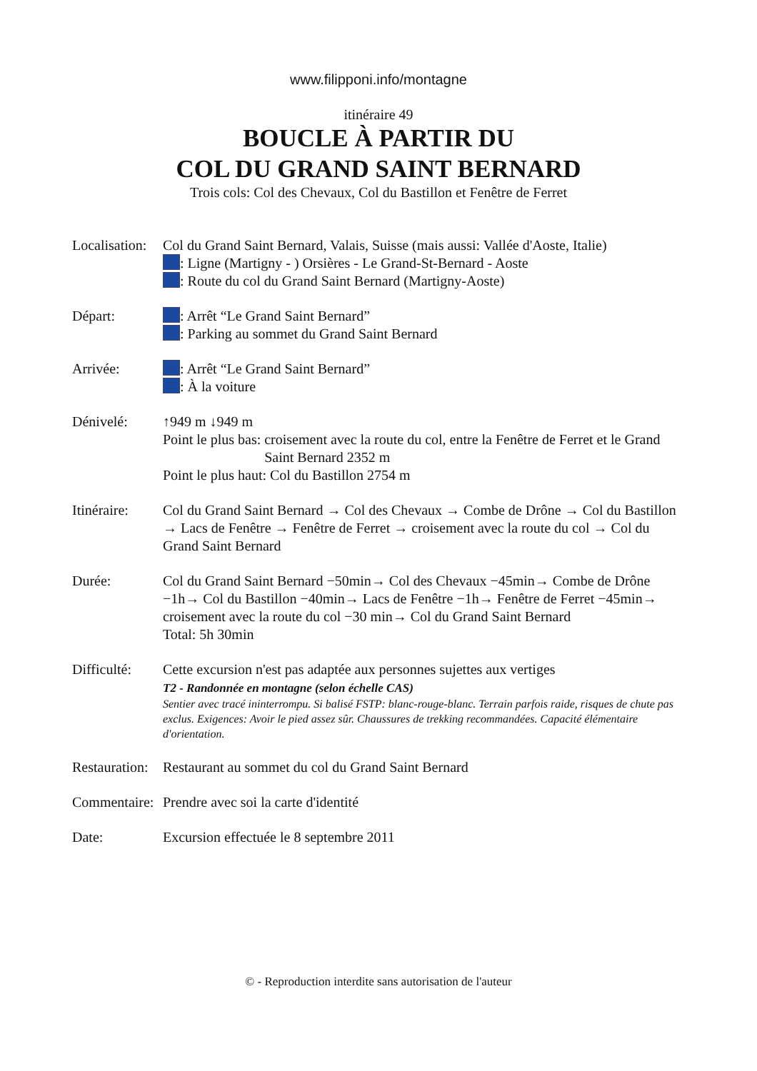www.filipponi.info/montagne
itinéraire 49
BOUCLE À PARTIR DU
COL DU GRAND SAINT BERNARD
Trois cols: Col des Chevaux, Col du Bastillon et Fenêtre de Ferret
Localisation:
Col du Grand Saint Bernard, Valais, Suisse (mais aussi: Vallée d'Aoste, Italie)
: Ligne (Martigny - ) Orsières - Le Grand-St-Bernard - Aoste
: Route du col du Grand Saint Bernard (Martigny-Aoste)
Départ: : Arrêt “Le Grand Saint Bernard”
: Parking au sommet du Grand Saint Bernard
Arrivée: : Arrêt “Le Grand Saint Bernard”
: À la voiture
Dénivelé: ↑949 m ↓949 m
Point le plus bas: croisement avec la route du col, entre la Fenêtre de Ferret et le Grand Saint Bernard 2352 m
Point le plus haut: Col du Bastillon 2754 m
Itinéraire:
Col du Grand Saint Bernard → Col des Chevaux → Combe de Drône → Col du Bastillon → Lacs de Fenêtre → Fenêtre de Ferret → croisement avec la route du col → Col du Grand Saint Bernard
Durée: Col du Grand Saint Bernard −50min→ Col des Chevaux −45min→ Combe de Drône −1h→ Col du Bastillon −40min→ Lacs de Fenêtre −1h→ Fenêtre de Ferret −45min→ croisement avec la route du col −30 min→ Col du Grand Saint Bernard
Total: 5h 30min
Difficulté:
Cette excursion n'est pas adaptée aux personnes sujettes aux vertiges
T2 - Randonnée en montagne (selon échelle CAS)
Sentier avec tracé ininterrompu. Si balisé FSTP: blanc-rouge-blanc. Terrain parfois raide, risques de chute pas exclus. Exigences: Avoir le pied assez sûr. Chaussures de trekking recommandées. Capacité élémentaire d'orientation.
Restauration:
Restaurant au sommet du col du Grand Saint Bernard
Commentaire:
Prendre avec soi la carte d'identité
Date: Excursion effectuée le 8 septembre 2011
© - Reproduction interdite sans autorisation de l'auteur